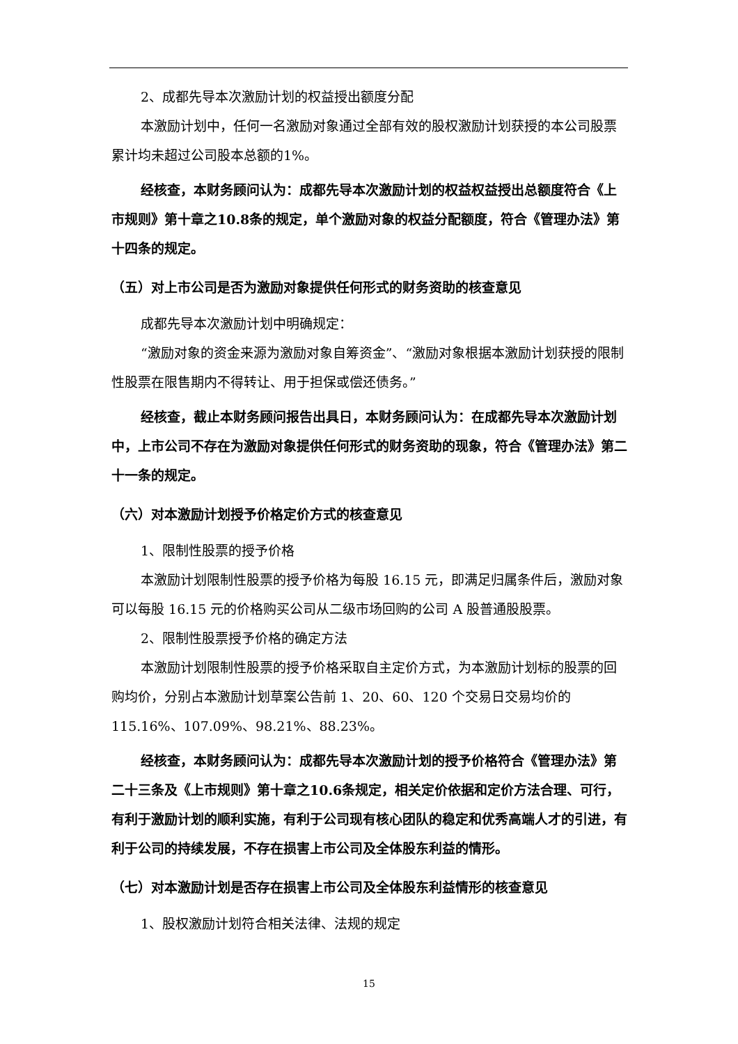2、成都先导本次激励计划的权益授出额度分配
本激励计划中，任何一名激励对象通过全部有效的股权激励计划获授的本公司股票累计均未超过公司股本总额的1%。
经核查，本财务顾问认为：成都先导本次激励计划的权益权益授出总额度符合《上市规则》第十章之10.8条的规定，单个激励对象的权益分配额度，符合《管理办法》第十四条的规定。
（五）对上市公司是否为激励对象提供任何形式的财务资助的核查意见
成都先导本次激励计划中明确规定：
“激励对象的资金来源为激励对象自筹资金”、“激励对象根据本激励计划获授的限制性股票在限售期内不得转让、用于担保或偿还债务。”
经核查，截止本财务顾问报告出具日，本财务顾问认为：在成都先导本次激励计划中，上市公司不存在为激励对象提供任何形式的财务资助的现象，符合《管理办法》第二十一条的规定。
（六）对本激励计划授予价格定价方式的核查意见
1、限制性股票的授予价格
本激励计划限制性股票的授予价格为每股 16.15 元，即满足归属条件后，激励对象可以每股 16.15 元的价格购买公司从二级市场回购的公司 A 股普通股股票。
2、限制性股票授予价格的确定方法
本激励计划限制性股票的授予价格采取自主定价方式，为本激励计划标的股票的回购均价，分别占本激励计划草案公告前 1、20、60、120 个交易日交易均价的 115.16%、107.09%、98.21%、88.23%。
经核查，本财务顾问认为：成都先导本次激励计划的授予价格符合《管理办法》第二十三条及《上市规则》第十章之10.6条规定，相关定价依据和定价方法合理、可行，有利于激励计划的顺利实施，有利于公司现有核心团队的稳定和优秀高端人才的引进，有利于公司的持续发展，不存在损害上市公司及全体股东利益的情形。
（七）对本激励计划是否存在损害上市公司及全体股东利益情形的核查意见
1、股权激励计划符合相关法律、法规的规定
15